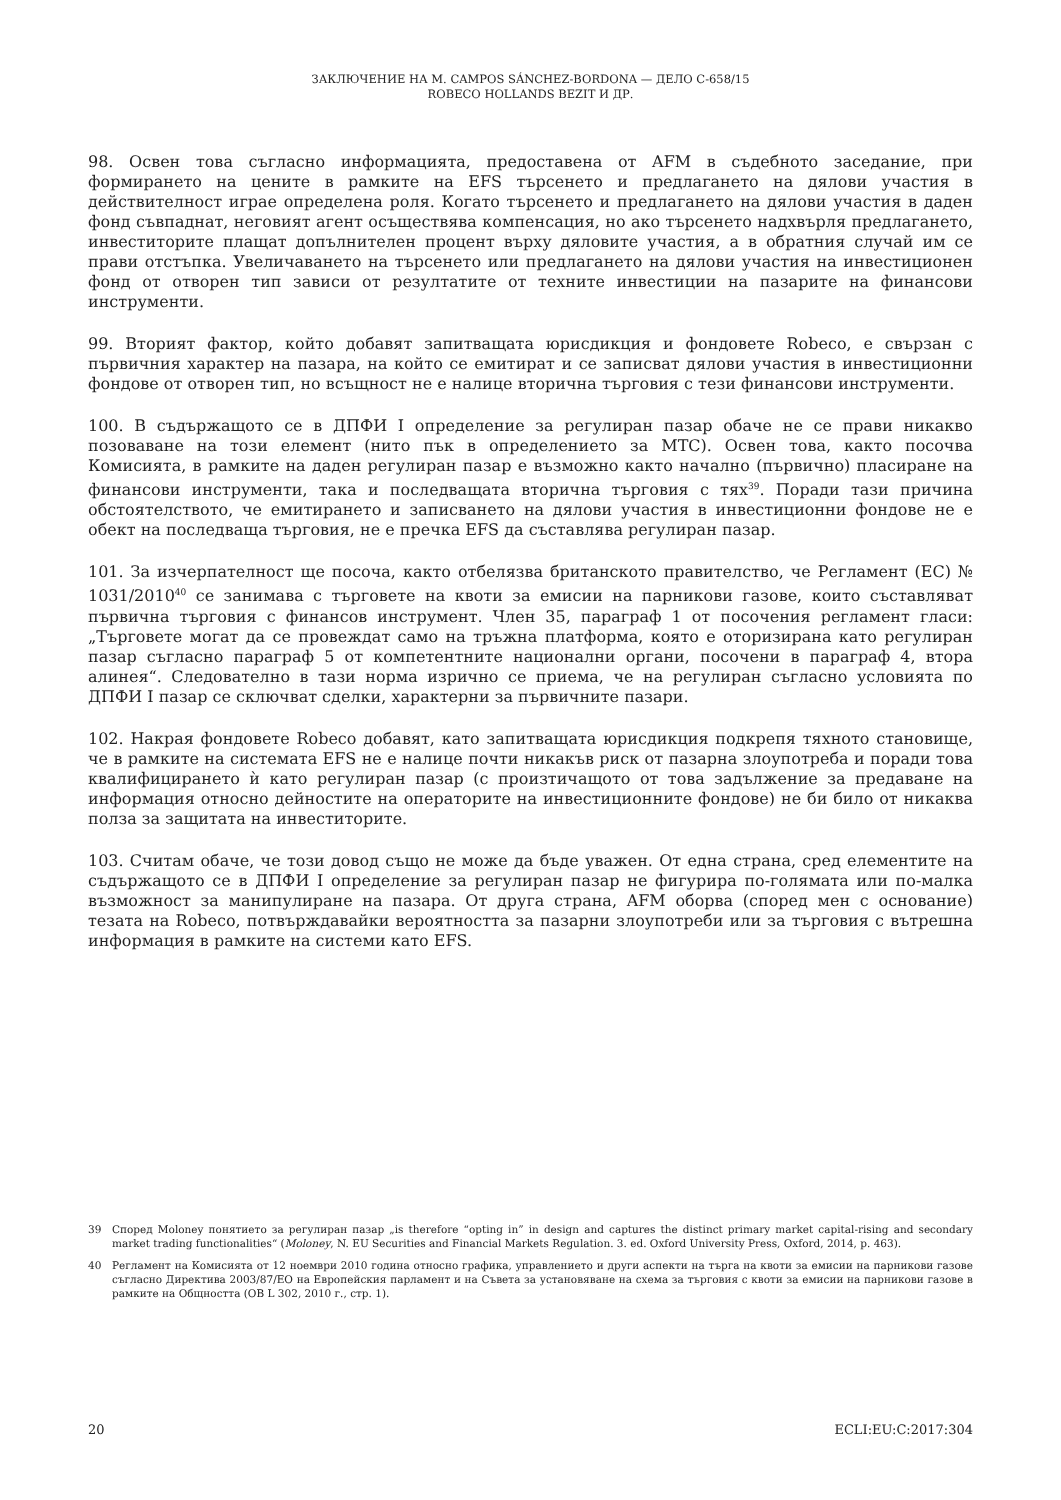ЗАКЛЮЧЕНИЕ НА М. CAMPOS SÁNCHEZ-BORDONA — ДЕЛО C-658/15
ROBECO HOLLANDS BEZIT И ДР.
98. Освен това съгласно информацията, предоставена от AFM в съдебното заседание, при формирането на цените в рамките на EFS търсенето и предлагането на дялови участия в действителност играе определена роля. Когато търсенето и предлагането на дялови участия в даден фонд съвпаднат, неговият агент осъществява компенсация, но ако търсенето надхвърля предлагането, инвеститорите плащат допълнителен процент върху дяловите участия, а в обратния случай им се прави отстъпка. Увеличаването на търсенето или предлагането на дялови участия на инвестиционен фонд от отворен тип зависи от резултатите от техните инвестиции на пазарите на финансови инструменти.
99. Вторият фактор, който добавят запитващата юрисдикция и фондовете Robeco, е свързан с първичния характер на пазара, на който се емитират и се записват дялови участия в инвестиционни фондове от отворен тип, но всъщност не е налице вторична търговия с тези финансови инструменти.
100. В съдържащото се в ДПФИ I определение за регулиран пазар обаче не се прави никакво позоваване на този елемент (нито пък в определението за МТС). Освен това, както посочва Комисията, в рамките на даден регулиран пазар е възможно както начално (първично) пласиране на финансови инструменти, така и последващата вторична търговия с тях<sup>39</sup>. Поради тази причина обстоятелството, че емитирането и записването на дялови участия в инвестиционни фондове не е обект на последваща търговия, не е пречка EFS да съставлява регулиран пазар.
101. За изчерпателност ще посоча, както отбелязва британското правителство, че Регламент (ЕС) № 1031/2010<sup>40</sup> се занимава с търговете на квоти за емисии на парникови газове, които съставляват първична търговия с финансов инструмент. Член 35, параграф 1 от посочения регламент гласи: „Търговете могат да се провеждат само на тръжна платформа, която е оторизирана като регулиран пазар съгласно параграф 5 от компетентните национални органи, посочени в параграф 4, втора алинея“. Следователно в тази норма изрично се приема, че на регулиран съгласно условията по ДПФИ I пазар се сключват сделки, характерни за първичните пазари.
102. Накрая фондовете Robeco добавят, като запитващата юрисдикция подкрепя тяхното становище, че в рамките на системата EFS не е налице почти никакъв риск от пазарна злоупотреба и поради това квалифицирането ѝ като регулиран пазар (с произтичащото от това задължение за предаване на информация относно дейностите на операторите на инвестиционните фондове) не би било от никаква полза за защитата на инвеститорите.
103. Считам обаче, че този довод също не може да бъде уважен. От една страна, сред елементите на съдържащото се в ДПФИ I определение за регулиран пазар не фигурира по-голямата или по-малка възможност за манипулиране на пазара. От друга страна, AFM оборва (според мен с основание) тезата на Robeco, потвърждавайки вероятността за пазарни злоупотреби или за търговия с вътрешна информация в рамките на системи като EFS.
39 Според Moloney понятието за регулиран пазар „is therefore “opting in” in design and captures the distinct primary market capital-rising and secondary market trading functionalities“ (Moloney, N. EU Securities and Financial Markets Regulation. 3. ed. Oxford University Press, Oxford, 2014, p. 463).
40 Регламент на Комисията от 12 ноември 2010 година относно графика, управлението и други аспекти на търга на квоти за емисии на парникови газове съгласно Директива 2003/87/ЕО на Европейския парламент и на Съвета за установяване на схема за търговия с квоти за емисии на парникови газове в рамките на Общността (ОВ L 302, 2010 г., стр. 1).
20 ECLI:EU:C:2017:304